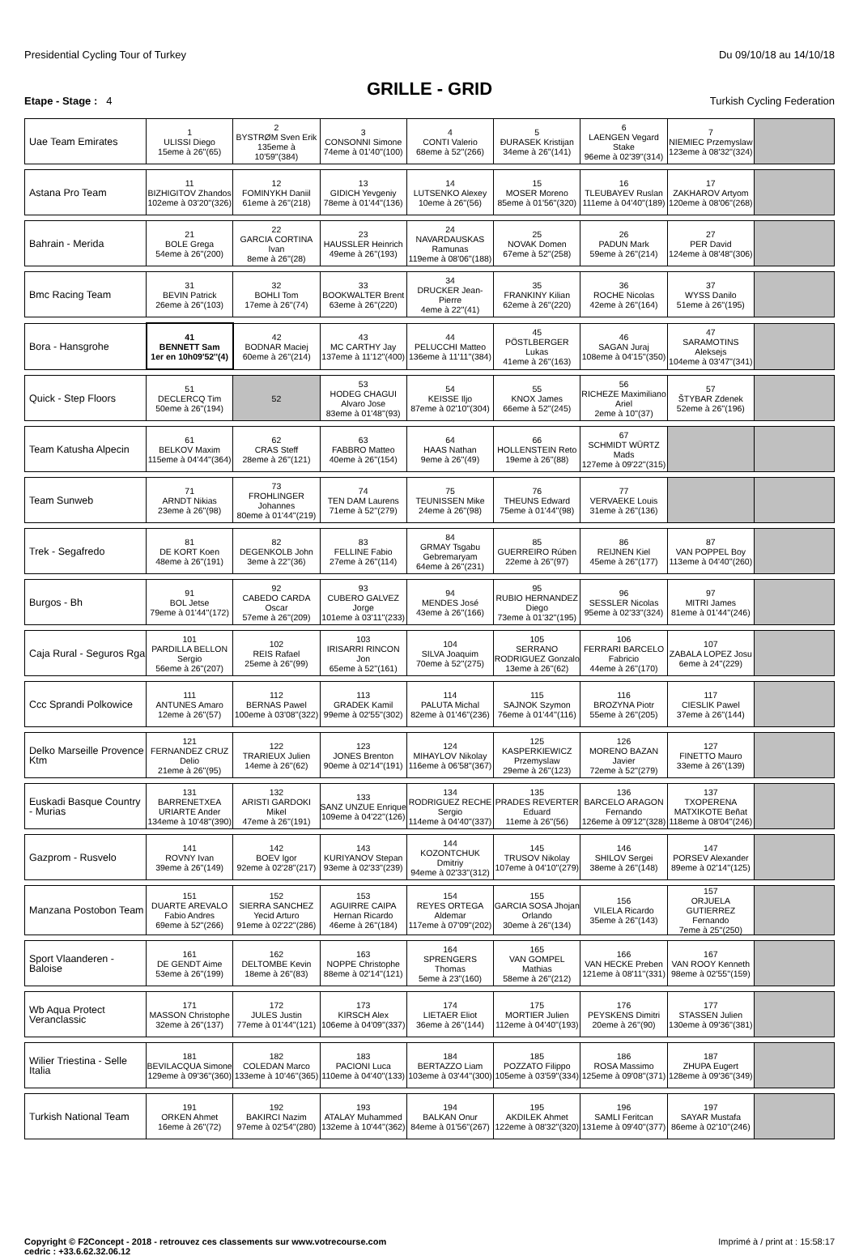Presidential Cycling Tour of Turkey Du 09/10/18 au 14/10/18
GRILLE - GRID
Etape - Stage : 4 Turkish Cycling Federation
| Uae Team Emirates | 1 ULISSI Diego 15eme à 26''(65) | 2 BYSTRØM Sven Erik 135eme à 10'59''(384) | 3 CONSONNI Simone 74eme à 01'40''(100) | 4 CONTI Valerio 68eme à 52''(266) | 5 ĐURASEK Kristijan 34eme à 26''(141) | 6 LAENGEN Vegard Stake 96eme à 02'39''(314) | 7 NIEMIEC Przemyslaw 123eme à 08'32''(324) | |
| Astana Pro Team | 11 BIZHIGITOV Zhandos 102eme à 03'20''(326) | 12 FOMINYKH Daniil 61eme à 26''(218) | 13 GIDICH Yevgeniy 78eme à 01'44''(136) | 14 LUTSENKO Alexey 10eme à 26''(56) | 15 MOSER Moreno 85eme à 01'56''(320) | 16 TLEUBAYEV Ruslan 111eme à 04'40''(189) | 17 ZAKHAROV Artyom 120eme à 08'06''(268) | |
| Bahrain - Merida | 21 BOLE Grega 54eme à 26''(200) | 22 GARCIA CORTINA Ivan 8eme à 26''(28) | 23 HAUSSLER Heinrich 49eme à 26''(193) | 24 NAVARDAUSKAS Ramunas 119eme à 08'06''(188) | 25 NOVAK Domen 67eme à 52''(258) | 26 PADUN Mark 59eme à 26''(214) | 27 PER David 124eme à 08'48''(306) | |
| Bmc Racing Team | 31 BEVIN Patrick 26eme à 26''(103) | 32 BOHLI Tom 17eme à 26''(74) | 33 BOOKWALTER Brent 63eme à 26''(220) | 34 DRUCKER Jean-Pierre 4eme à 22''(41) | 35 FRANKINY Kilian 62eme à 26''(220) | 36 ROCHE Nicolas 42eme à 26''(164) | 37 WYSS Danilo 51eme à 26''(195) | |
| Bora - Hansgrohe | 41 BENNETT Sam 1er en 10h09'52''(4) | 42 BODNAR Maciej 60eme à 26''(214) | 43 MC CARTHY Jay 137eme à 11'12''(400) | 44 PELUCCHI Matteo 136eme à 11'11''(384) | 45 PÖSTLBERGER Lukas 41eme à 26''(163) | 46 SAGAN Juraj 108eme à 04'15''(350) | 47 SARAMOTINS Aleksejs 104eme à 03'47''(341) | |
| Quick - Step Floors | 51 DECLERCQ Tim 50eme à 26''(194) | 52 | 53 HODEG CHAGUI Alvaro Jose 83eme à 01'48''(93) | 54 KEISSE Iljo 87eme à 02'10''(304) | 55 KNOX James 66eme à 52''(245) | 56 RICHEZE Maximiliano Ariel 2eme à 10''(37) | 57 ŠTYBAR Zdenek 52eme à 26''(196) | |
| Team Katusha Alpecin | 61 BELKOV Maxim 115eme à 04'44''(364) | 62 CRAS Steff 28eme à 26''(121) | 63 FABBRO Matteo 40eme à 26''(154) | 64 HAAS Nathan 9eme à 26''(49) | 66 HOLLENSTEIN Reto 19eme à 26''(88) | 67 SCHMIDT WÜRTZ Mads 127eme à 09'22''(315) | | |
| Team Sunweb | 71 ARNDT Nikias 23eme à 26''(98) | 73 FROHLINGER Johannes 80eme à 01'44''(219) | 74 TEN DAM Laurens 71eme à 52''(279) | 75 TEUNISSEN Mike 24eme à 26''(98) | 76 THEUNS Edward 75eme à 01'44''(98) | 77 VERVAEKE Louis 31eme à 26''(136) | | |
| Trek - Segafredo | 81 DE KORT Koen 48eme à 26''(191) | 82 DEGENKOLB John 3eme à 22''(36) | 83 FELLINE Fabio 27eme à 26''(114) | 84 GRMAY Tsgabu Gebremaryam 64eme à 26''(231) | 85 GUERREIRO Rúben 22eme à 26''(97) | 86 REIJNEN Kiel 45eme à 26''(177) | 87 VAN POPPEL Boy 113eme à 04'40''(260) | |
| Burgos - Bh | 91 BOL Jetse 79eme à 01'44''(172) | 92 CABEDO CARDA Oscar 57eme à 26''(209) | 93 CUBERO GALVEZ Jorge 101eme à 03'11''(233) | 94 MENDES José 43eme à 26''(166) | 95 RUBIO HERNANDEZ Diego 73eme à 01'32''(195) | 96 SESSLER Nicolas 95eme à 02'33''(324) | 97 MITRI James 81eme à 01'44''(246) | |
| Caja Rural - Seguros Rga | 101 PARDILLA BELLON Sergio 56eme à 26''(207) | 102 REIS Rafael 25eme à 26''(99) | 103 IRISARRI RINCON Jon 65eme à 52''(161) | 104 SILVA Joaquim 70eme à 52''(275) | 105 SERRANO RODRIGUEZ Gonzalo 13eme à 26''(62) | 106 FERRARI BARCELO Fabricio 44eme à 26''(170) | 107 ZABALA LOPEZ Josu 6eme à 24''(229) | |
| Ccc Sprandi Polkowice | 111 ANTUNES Amaro 12eme à 26''(57) | 112 BERNAS Pawel 100eme à 03'08''(322) | 113 GRADEK Kamil 99eme à 02'55''(302) | 114 PALUTA Michal 82eme à 01'46''(236) | 115 SAJNOK Szymon 76eme à 01'44''(116) | 116 BROZYNA Piotr 55eme à 26''(205) | 117 CIESLIK Pawel 37eme à 26''(144) | |
| Delko Marseille Provence Ktm | 121 FERNANDEZ CRUZ Delio 21eme à 26''(95) | 122 TRARIEUX Julien 14eme à 26''(62) | 123 JONES Brenton 90eme à 02'14''(191) | 124 MIHAYLOV Nikolay 116eme à 06'58''(367) | 125 KASPERKIEWICZ Przemyslaw 29eme à 26''(123) | 126 MORENO BAZAN Javier 72eme à 52''(279) | 127 FINETTO Mauro 33eme à 26''(139) | |
| Euskadi Basque Country - Murias | 131 BARRENETXEA URIARTE Ander 134eme à 10'48''(390) | 132 ARISTI GARDOKI Mikel 47eme à 26''(191) | 133 SANZ UNZUE Enrique 109eme à 04'22''(126) | 134 RODRIGUEZ RECHE Sergio 114eme à 04'40''(337) | 135 PRADES REVERTER Eduard 11eme à 26''(56) | 136 BARCELO ARAGON Fernando 126eme à 09'12''(328) | 137 TXOPERENA MATXIKOTE Beñat 118eme à 08'04''(246) | |
| Gazprom - Rusvelo | 141 ROVNY Ivan 39eme à 26''(149) | 142 BOEV Igor 92eme à 02'28''(217) | 143 KURIYANOV Stepan 93eme à 02'33''(239) | 144 KOZONTCHUK Dmitriy 94eme à 02'33''(312) | 145 TRUSOV Nikolay 107eme à 04'10''(279) | 146 SHILOV Sergei 38eme à 26''(148) | 147 PORSEV Alexander 89eme à 02'14''(125) | |
| Manzana Postobon Team | 151 DUARTE AREVALO Fabio Andres 69eme à 52''(266) | 152 SIERRA SANCHEZ Yecid Arturo 91eme à 02'22''(286) | 153 AGUIRRE CAIPA Hernan Ricardo 46eme à 26''(184) | 154 REYES ORTEGA Aldemar 117eme à 07'09''(202) | 155 GARCIA SOSA Jhojan Orlando 30eme à 26''(134) | 156 VILELA Ricardo 35eme à 26''(143) | 157 ORJUELA GUTIERREZ Fernando 7eme à 25''(250) | |
| Sport Vlaanderen - Baloise | 161 DE GENDT Aime 53eme à 26''(199) | 162 DELTOMBE Kevin 18eme à 26''(83) | 163 NOPPE Christophe 88eme à 02'14''(121) | 164 SPRENGERS Thomas 5eme à 23''(160) | 165 VAN GOMPEL Mathias 58eme à 26''(212) | 166 VAN HECKE Preben 121eme à 08'11''(331) | 167 VAN ROOY Kenneth 98eme à 02'55''(159) | |
| Wb Aqua Protect Veranclassic | 171 MASSON Christophe 32eme à 26''(137) | 172 JULES Justin 77eme à 01'44''(121) | 173 KIRSCH Alex 106eme à 04'09''(337) | 174 LIETAER Eliot 36eme à 26''(144) | 175 MORTIER Julien 112eme à 04'40''(193) | 176 PEYSKENS Dimitri 20eme à 26''(90) | 177 STASSEN Julien 130eme à 09'36''(381) | |
| Wilier Triestina - Selle Italia | 181 BEVILACQUA Simone 129eme à 09'36''(360) | 182 COLEDAN Marco 133eme à 10'46''(365) | 183 PACIONI Luca 110eme à 04'40''(133) | 184 BERTAZZO Liam 103eme à 03'44''(300) | 185 POZZATO Filippo 105eme à 03'59''(334) | 186 ROSA Massimo 125eme à 09'08''(371) | 187 ZHUPA Eugert 128eme à 09'36''(349) | |
| Turkish National Team | 191 ORKEN Ahmet 16eme à 26''(72) | 192 BAKIRCI Nazim 97eme à 02'54''(280) | 193 ATALAY Muhammed 132eme à 10'44''(362) | 194 BALKAN Onur 84eme à 01'56''(267) | 195 AKDILEK Ahmet 122eme à 08'32''(320) | 196 SAMLI Feritcan 131eme à 09'40''(377) | 197 SAYAR Mustafa 86eme à 02'10''(246) | |
Copyright © F2Concept - 2018 - retrouvez ces classements sur www.votrecourse.com
cedric : +33.6.62.32.06.12 Imprimé à / print at : 15:58:17